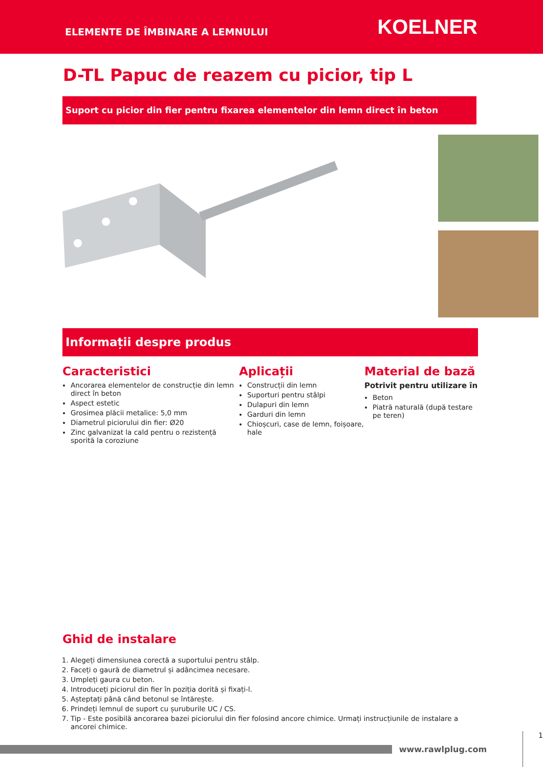ELEMENTE DE ÎMBINARE A LEMNULUI
KOELNER
D-TL Papuc de reazem cu picior, tip L
Suport cu picior din fier pentru fixarea elementelor din lemn direct în beton
Informații despre produs
Caracteristici
Ancorarea elementelor de construcție din lemn direct în beton
Aspect estetic
Grosimea plăcii metalice: 5,0 mm
Diametrul piciorului din fier: Ø20
Zinc galvanizat la cald pentru o rezistență sporită la coroziune
Aplicații
Construcții din lemn
Suporturi pentru stâlpi
Dulapuri din lemn
Garduri din lemn
Chioșcuri, case de lemn, foișoare, hale
Material de bază
Potrivit pentru utilizare în
Beton
Piatră naturală (după testare pe teren)
Ghid de instalare
1. Alegeți dimensiunea corectă a suportului pentru stâlp.
2. Faceți o gaură de diametrul și adâncimea necesare.
3. Umpleți gaura cu beton.
4. Introduceți piciorul din fier în poziția dorită și fixați-l.
5. Așteptați până când betonul se întărește.
6. Prindeți lemnul de suport cu șuruburile UC / CS.
7. Tip - Este posibilă ancorarea bazei piciorului din fier folosind ancore chimice. Urmați instrucțiunile de instalare a ancorei chimice.
www.rawlplug.com
1